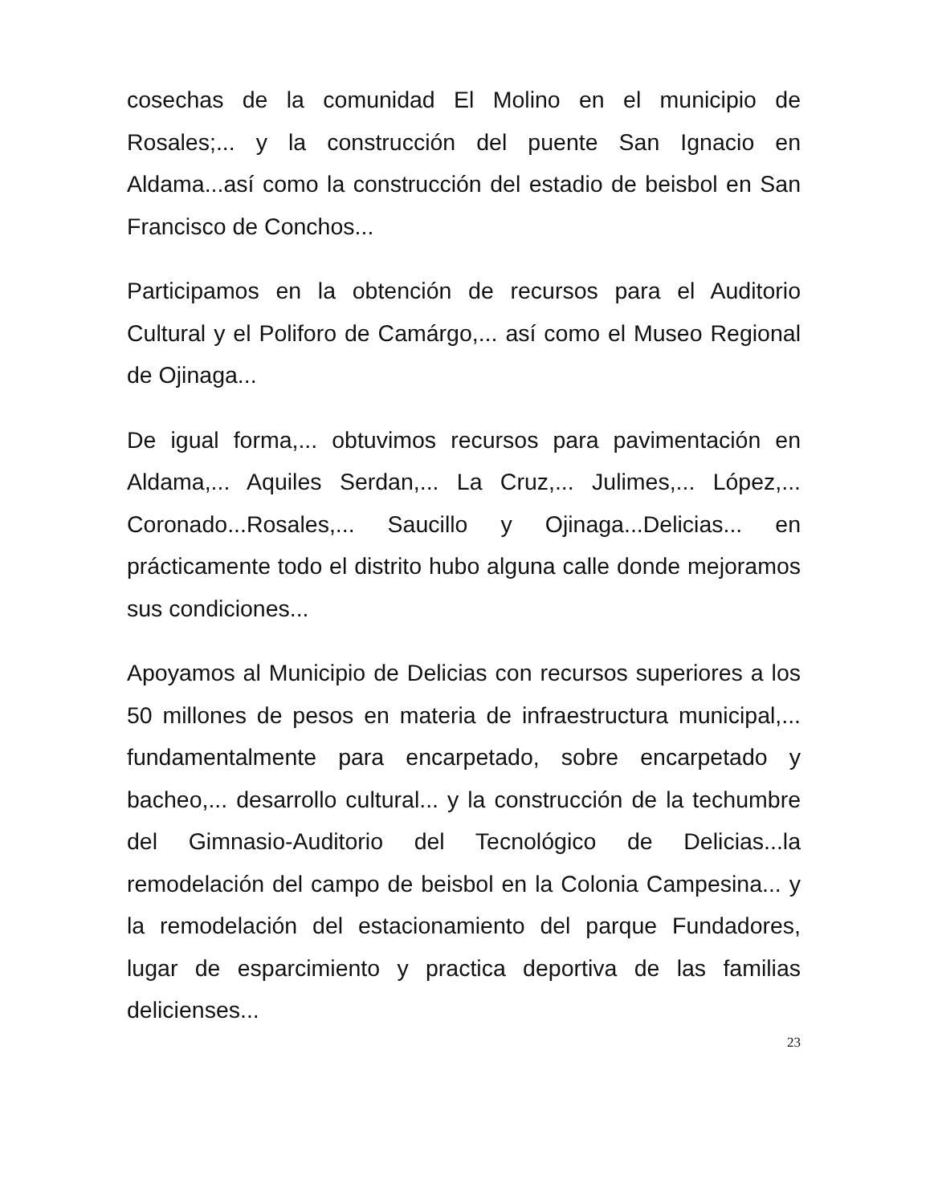cosechas de la comunidad El Molino en el municipio de Rosales;... y la construcción del puente San Ignacio en Aldama...así como la construcción del estadio de beisbol en San Francisco de Conchos...
Participamos en la obtención de recursos para el Auditorio Cultural y el Poliforo de Camárgo,... así como el Museo Regional de Ojinaga...
De igual forma,... obtuvimos recursos para pavimentación en Aldama,... Aquiles Serdan,... La Cruz,... Julimes,... López,... Coronado...Rosales,... Saucillo y Ojinaga...Delicias... en prácticamente todo el distrito hubo alguna calle donde mejoramos sus condiciones...
Apoyamos al Municipio de Delicias con recursos superiores a los 50 millones de pesos en materia de infraestructura municipal,... fundamentalmente para encarpetado, sobre encarpetado y bacheo,... desarrollo cultural... y la construcción de la techumbre del Gimnasio-Auditorio del Tecnológico de Delicias...la remodelación del campo de beisbol en la Colonia Campesina... y la remodelación del estacionamiento del parque Fundadores, lugar de esparcimiento y practica deportiva de las familias delicienses...
23